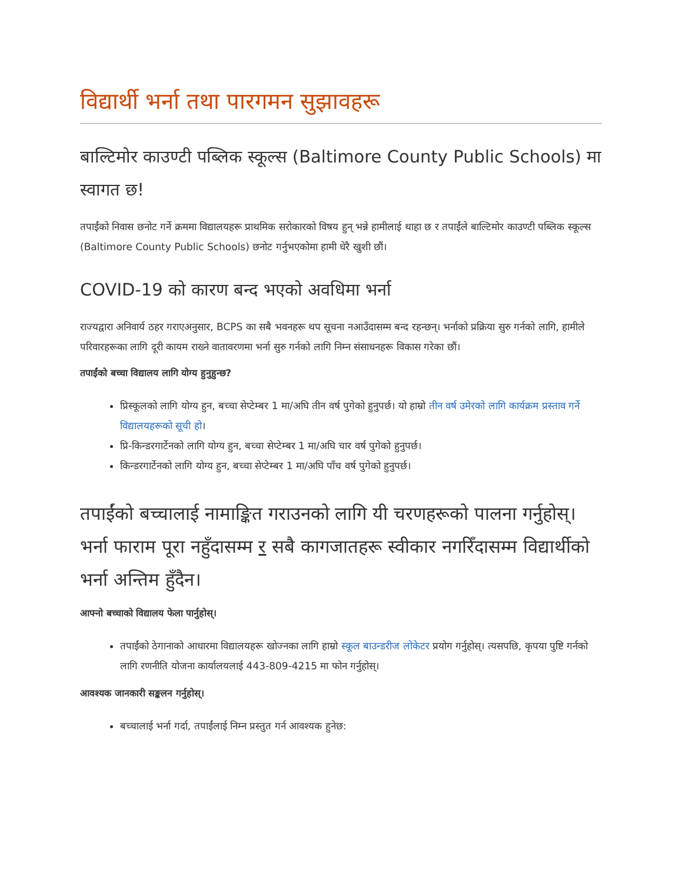विद्यार्थी भर्ना तथा पारगमन सुझावहरू
बाल्टिमोर काउण्टी पब्लिक स्कूल्स (Baltimore County Public Schools) मा स्वागत छ!
तपाईंको निवास छनोट गर्ने क्रममा विद्यालयहरू प्राथमिक सरोकारको विषय हुन् भन्ने हामीलाई थाहा छ र तपाईंले बाल्टिमोर काउण्टी पब्लिक स्कूल्स (Baltimore County Public Schools) छनोट गर्नुभएकोमा हामी धेरै खुशी छौं।
COVID-19 को कारण बन्द भएको अवधिमा भर्ना
राज्यद्वारा अनिवार्य ठहर गराएअनुसार, BCPS का सबै भवनहरू थप सूचना नआउँदासम्म बन्द रहन्छन्। भर्नाको प्रक्रिया सुरु गर्नको लागि, हामीले परिवारहरूका लागि दूरी कायम राख्ने वातावरणमा भर्ना सुरु गर्नको लागि निम्न संसाधनहरू विकास गरेका छौं।
तपाईंको बच्चा विद्यालय लागि योग्य हुनुहुन्छ?
प्रिस्कूलको लागि योग्य हुन, बच्चा सेप्टेम्बर 1 मा/अघि तीन वर्ष पुगेको हुनुपर्छ। यो हाम्रो तीन वर्ष उमेरको लागि कार्यक्रम प्रस्ताव गर्ने विद्यालयहरूको सूची हो।
प्रि-किन्डरगार्टेनको लागि योग्य हुन, बच्चा सेप्टेम्बर 1 मा/अघि चार वर्ष पुगेको हुनुपर्छ।
किन्डरगार्टेनको लागि योग्य हुन, बच्चा सेप्टेम्बर 1 मा/अघि पाँच वर्ष पुगेको हुनुपर्छ।
तपाईंको बच्चालाई नामाङ्कित गराउनको लागि यी चरणहरूको पालना गर्नुहोस्। भर्ना फाराम पूरा नहुँदासम्म र सबै कागजातहरू स्वीकार नगरिँदासम्म विद्यार्थीको भर्ना अन्तिम हुँदैन।
आफ्नो बच्चाको विद्यालय फेला पार्नुहोस्।
तपाईंको ठेगानाको आधारमा विद्यालयहरू खोज्नका लागि हाम्रो स्कूल बाउन्डरीज लोकेटर प्रयोग गर्नुहोस्। त्यसपछि, कृपया पुष्टि गर्नको लागि रणनीति योजना कार्यालयलाई 443-809-4215 मा फोन गर्नुहोस्।
आवश्यक जानकारी सङ्कलन गर्नुहोस्।
बच्चालाई भर्ना गर्दा, तपाईंलाई निम्न प्रस्तुत गर्न आवश्यक हुनेछ: